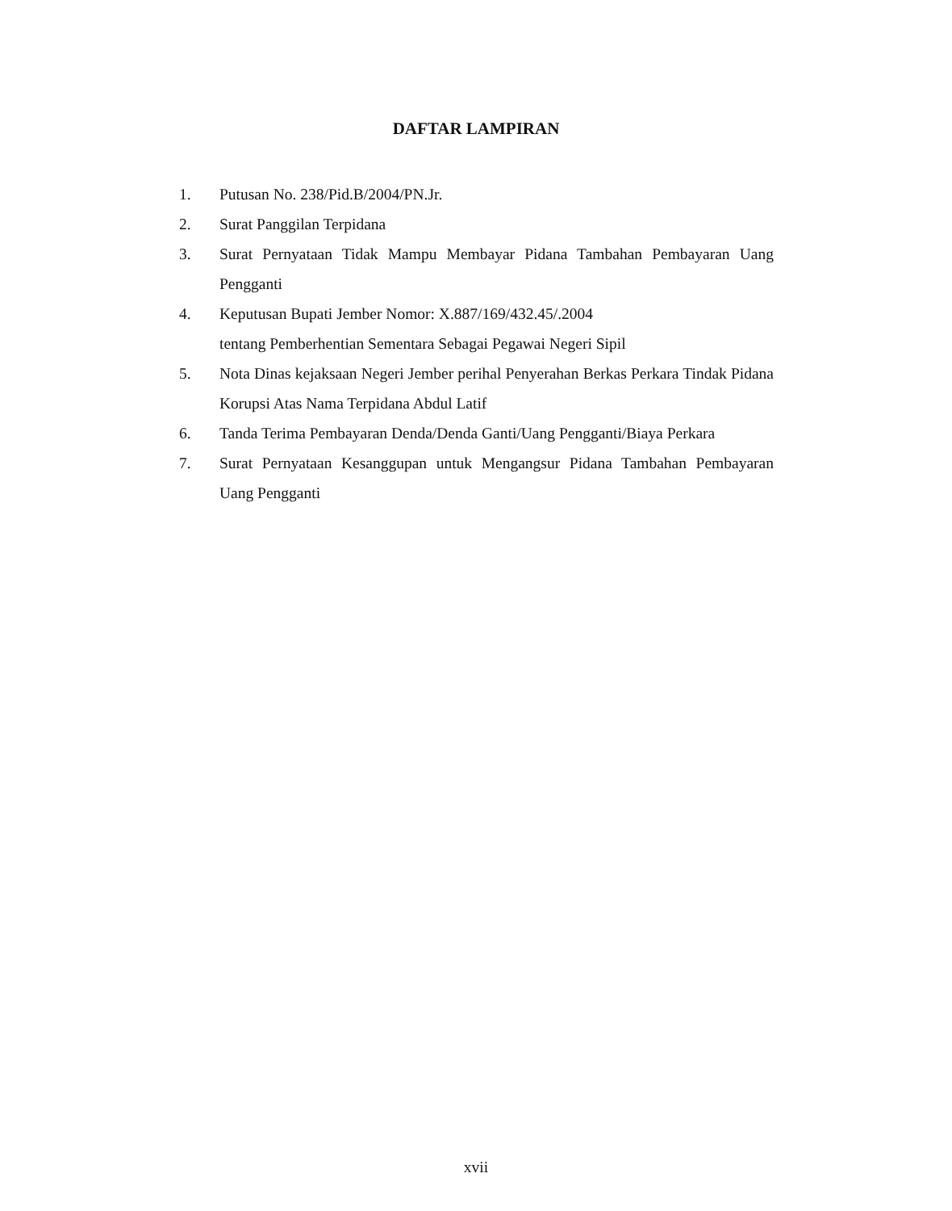DAFTAR LAMPIRAN
1. Putusan No. 238/Pid.B/2004/PN.Jr.
2. Surat Panggilan Terpidana
3. Surat Pernyataan Tidak Mampu Membayar Pidana Tambahan Pembayaran Uang Pengganti
4. Keputusan Bupati Jember Nomor: X.887/169/432.45/.2004
tentang Pemberhentian Sementara Sebagai Pegawai Negeri Sipil
5. Nota Dinas kejaksaan Negeri Jember perihal Penyerahan Berkas Perkara Tindak Pidana Korupsi Atas Nama Terpidana Abdul Latif
6. Tanda Terima Pembayaran Denda/Denda Ganti/Uang Pengganti/Biaya Perkara
7. Surat Pernyataan Kesanggupan untuk Mengangsur Pidana Tambahan Pembayaran Uang Pengganti
xvii